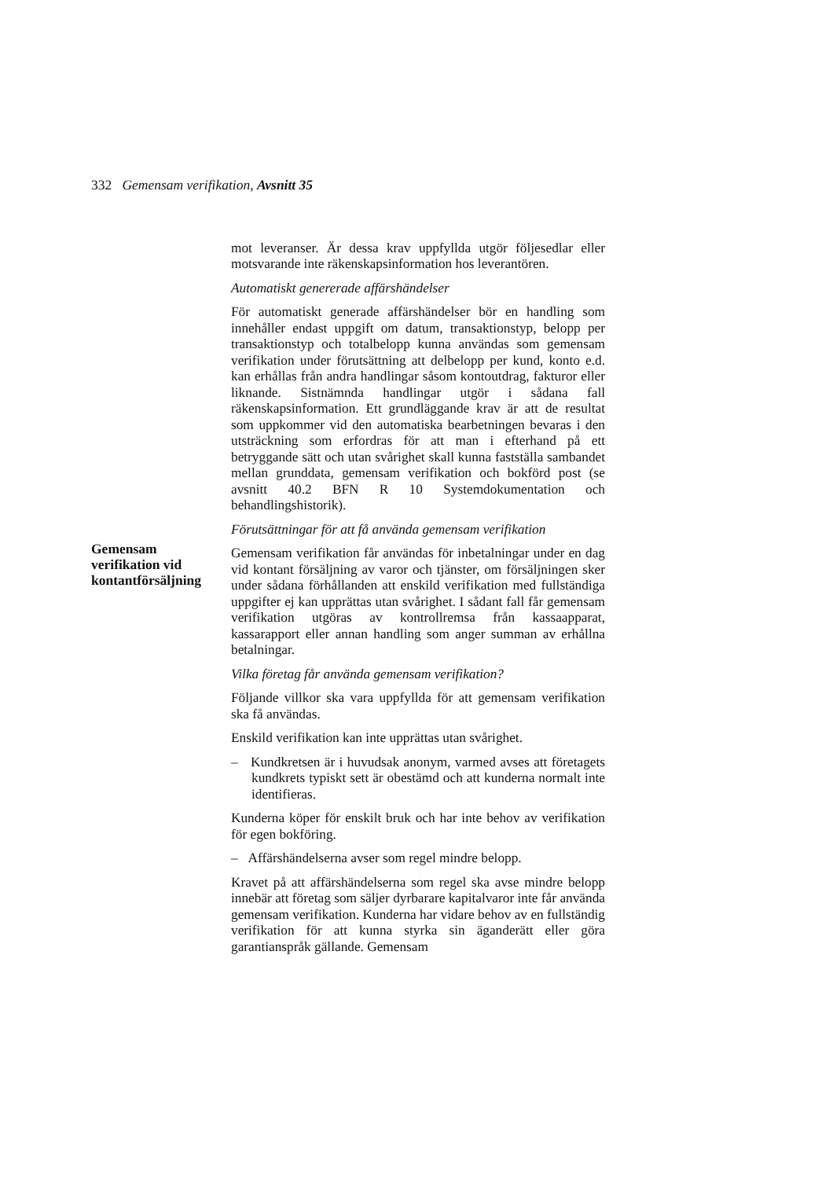332 Gemensam verifikation, Avsnitt 35
Gemensam
verifikation vid
kontantförsäljning
mot leveranser. Är dessa krav uppfyllda utgör följesedlar eller motsvarande inte räkenskapsinformation hos leverantören.
Automatiskt genererade affärshändelser
För automatiskt generade affärshändelser bör en handling som innehåller endast uppgift om datum, transaktionstyp, belopp per transaktionstyp och totalbelopp kunna användas som gemensam verifikation under förutsättning att delbelopp per kund, konto e.d. kan erhållas från andra handlingar såsom kontoutdrag, fakturor eller liknande. Sistnämnda handlingar utgör i sådana fall räkenskapsinformation. Ett grundläggande krav är att de resultat som uppkommer vid den automatiska bearbetningen bevaras i den utsträckning som erfordras för att man i efterhand på ett betryggande sätt och utan svårighet skall kunna fastställa sambandet mellan grunddata, gemensam verifikation och bokförd post (se avsnitt 40.2 BFN R 10 Systemdokumentation och behandlingshistorik).
Förutsättningar för att få använda gemensam verifikation
Gemensam verifikation får användas för inbetalningar under en dag vid kontant försäljning av varor och tjänster, om försäljningen sker under sådana förhållanden att enskild verifikation med fullständiga uppgifter ej kan upprättas utan svårighet. I sådant fall får gemensam verifikation utgöras av kontrollremsa från kassaapparat, kassarapport eller annan handling som anger summan av erhållna betalningar.
Vilka företag får använda gemensam verifikation?
Följande villkor ska vara uppfyllda för att gemensam verifikation ska få användas.
Enskild verifikation kan inte upprättas utan svårighet.
– Kundkretsen är i huvudsak anonym, varmed avses att företagets kundkrets typiskt sett är obestämd och att kunderna normalt inte identifieras.
Kunderna köper för enskilt bruk och har inte behov av verifikation för egen bokföring.
– Affärshändelserna avser som regel mindre belopp.
Kravet på att affärshändelserna som regel ska avse mindre belopp innebär att företag som säljer dyrbarare kapitalvaror inte får använda gemensam verifikation. Kunderna har vidare behov av en fullständig verifikation för att kunna styrka sin äganderätt eller göra garantianspråk gällande. Gemensam